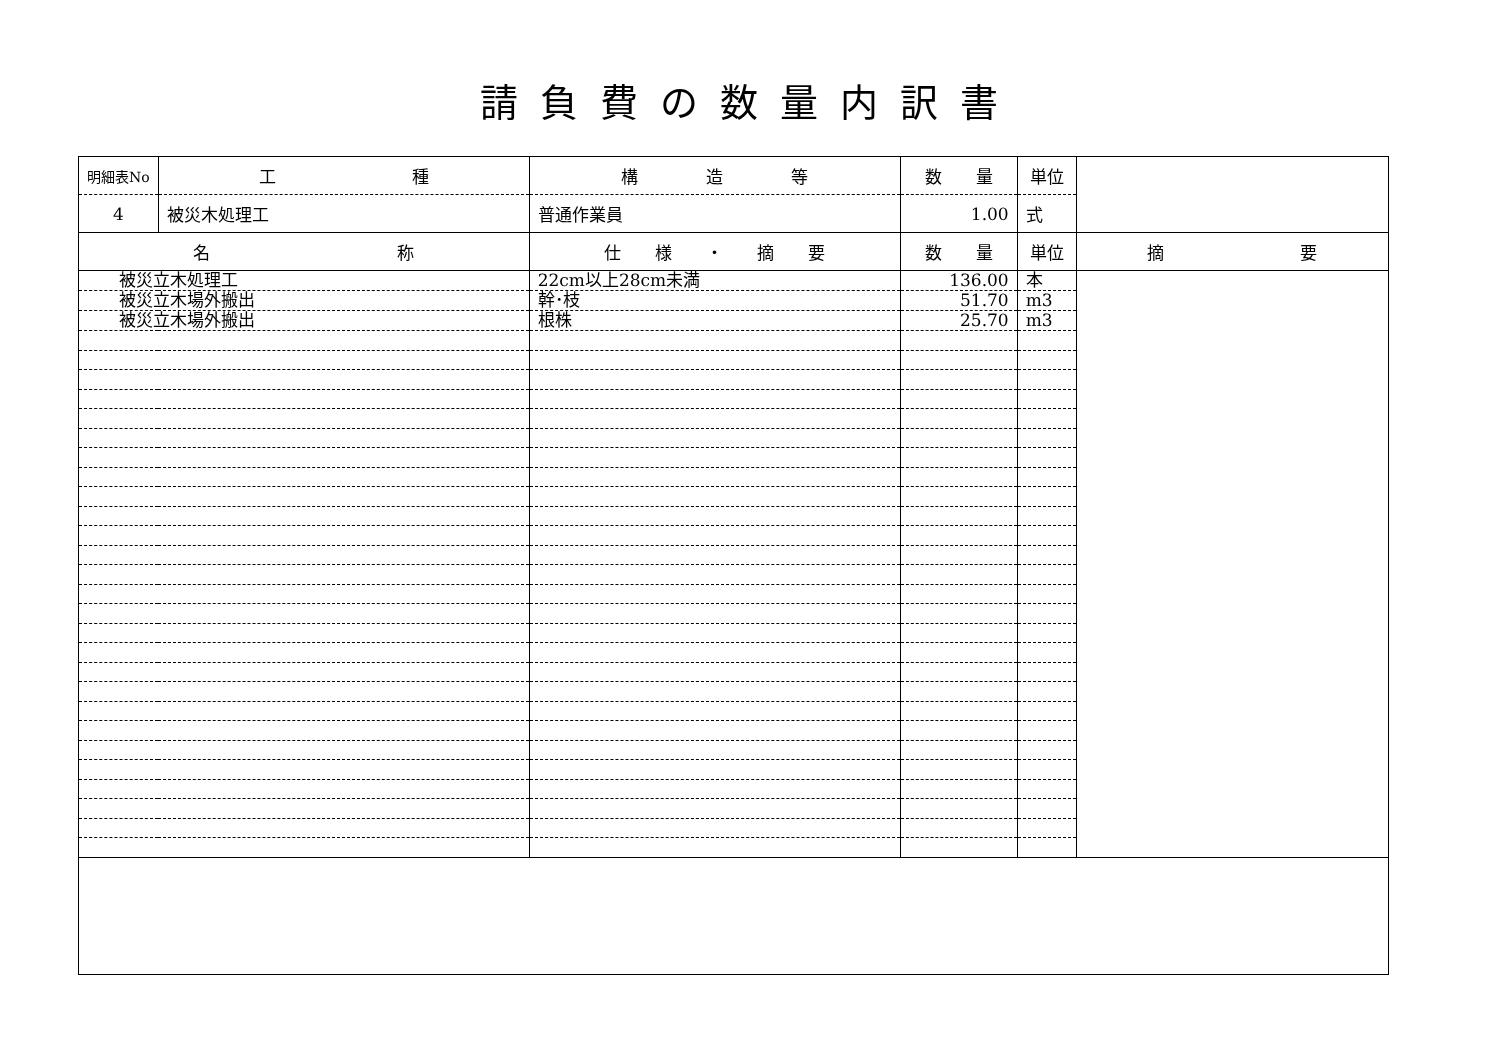請負費の数量内訳書
| 明細表No | 工 種 | 構 造 等 | 数 量 | 単位 | |
| 4 | 被災木処理工 | 普通作業員 | 1.00 | 式 | |
| 名 称 | | 仕 様 ・ 摘 要 | 数 量 | 単位 | 摘 要 |
| 被災立木処理工 | | 22cm以上28cm未満 | 136.00 | 本 | |
| 被災立木場外搬出 | | 幹･枝 | 51.70 | m3 | |
| 被災立木場外搬出 | | 根株 | 25.70 | m3 | |